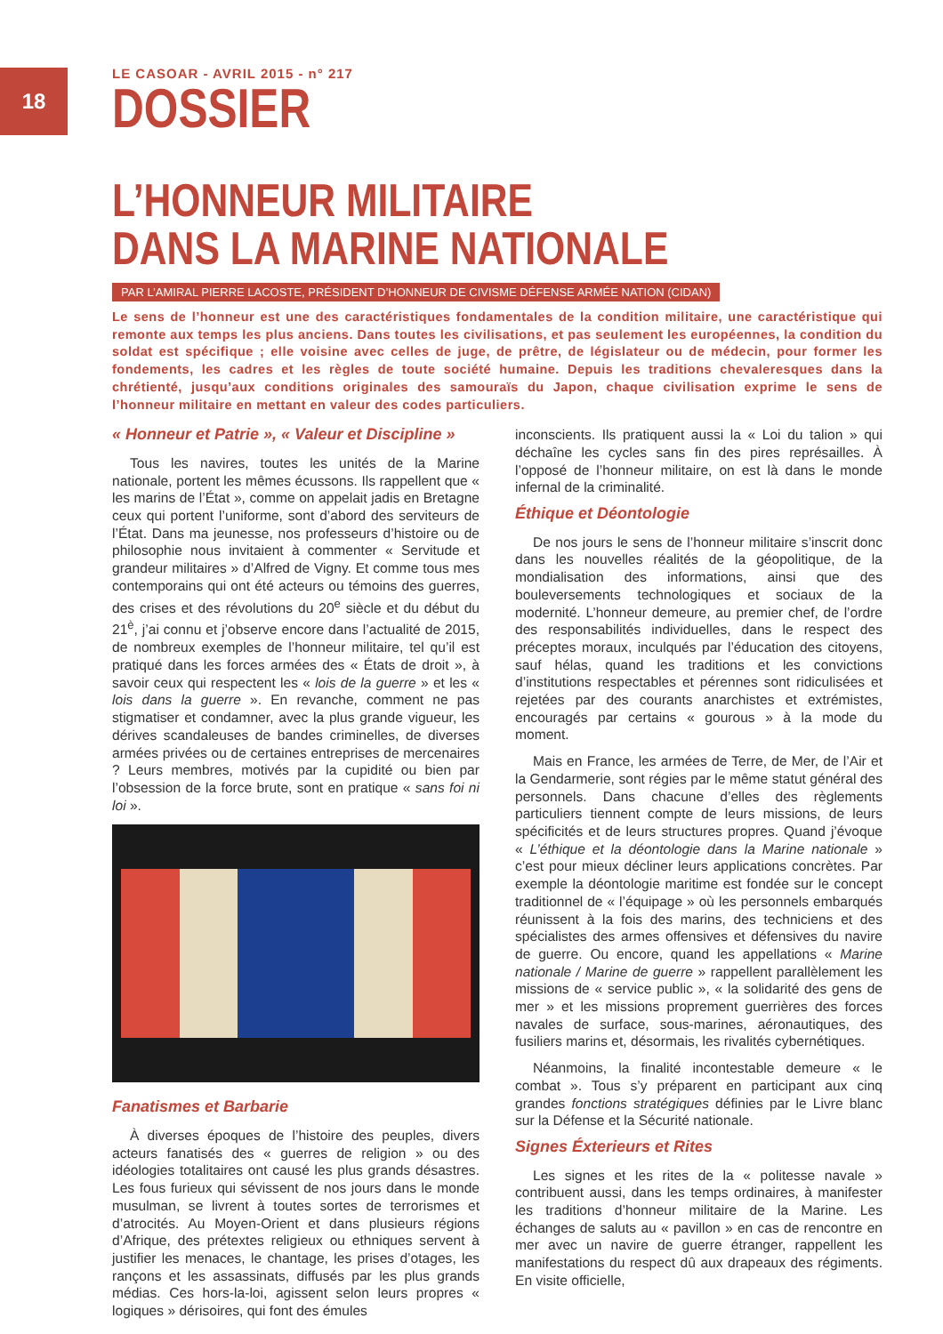18
LE CASOAR - AVRIL 2015 - n° 217
DOSSIER
L’HONNEUR MILITAIRE
DANS LA MARINE NATIONALE
PAR L’AMIRAL PIERRE LACOSTE, PRÉSIDENT D’HONNEUR DE CIVISME DÉFENSE ARMÉE NATION (CIDAN)
Le sens de l’honneur est une des caractéristiques fondamentales de la condition militaire, une caractéristique qui remonte aux temps les plus anciens. Dans toutes les civilisations, et pas seulement les européennes, la condition du soldat est spécifique ; elle voisine avec celles de juge, de prêtre, de législateur ou de médecin, pour former les fondements, les cadres et les règles de toute société humaine. Depuis les traditions chevaleresques dans la chrétienté, jusqu’aux conditions originales des samouraïs du Japon, chaque civilisation exprime le sens de l’honneur militaire en mettant en valeur des codes particuliers.
« Honneur et Patrie », « Valeur et Discipline »
Tous les navires, toutes les unités de la Marine nationale, portent les mêmes écussons. Ils rappellent que « les marins de l’État », comme on appelait jadis en Bretagne ceux qui portent l’uniforme, sont d’abord des serviteurs de l’État. Dans ma jeunesse, nos professeurs d’histoire ou de philosophie nous invitaient à commenter « Servitude et grandeur militaires » d’Alfred de Vigny. Et comme tous mes contemporains qui ont été acteurs ou témoins des guerres, des crises et des révolutions du 20<sup>e</sup> siècle et du début du 21<sup>è</sup>, j’ai connu et j’observe encore dans l’actualité de 2015, de nombreux exemples de l’honneur militaire, tel qu’il est pratiqué dans les forces armées des « États de droit », à savoir ceux qui respectent les « lois de la guerre » et les « lois dans la guerre ». En revanche, comment ne pas stigmatiser et condamner, avec la plus grande vigueur, les dérives scandaleuses de bandes criminelles, de diverses armées privées ou de certaines entreprises de mercenaires ? Leurs membres, motivés par la cupidité ou bien par l’obsession de la force brute, sont en pratique « sans foi ni loi ».
Fanatismes et Barbarie
À diverses époques de l’histoire des peuples, divers acteurs fanatisés des « guerres de religion » ou des idéologies totalitaires ont causé les plus grands désastres. Les fous furieux qui sévissent de nos jours dans le monde musulman, se livrent à toutes sortes de terrorismes et d’atrocités. Au Moyen-Orient et dans plusieurs régions d’Afrique, des prétextes religieux ou ethniques servent à justifier les menaces, le chantage, les prises d’otages, les rançons et les assassinats, diffusés par les plus grands médias. Ces hors-la-loi, agissent selon leurs propres « logiques » dérisoires, qui font des émules
inconscients. Ils pratiquent aussi la « Loi du talion » qui déchaîne les cycles sans fin des pires représailles. À l’opposé de l’honneur militaire, on est là dans le monde infernal de la criminalité.
Éthique et Déontologie
De nos jours le sens de l’honneur militaire s’inscrit donc dans les nouvelles réalités de la géopolitique, de la mondialisation des informations, ainsi que des bouleversements technologiques et sociaux de la modernité. L’honneur demeure, au premier chef, de l’ordre des responsabilités individuelles, dans le respect des préceptes moraux, inculqués par l’éducation des citoyens, sauf hélas, quand les traditions et les convictions d’institutions respectables et pérennes sont ridiculisées et rejetées par des courants anarchistes et extrémistes, encouragés par certains « gourous » à la mode du moment.
Mais en France, les armées de Terre, de Mer, de l’Air et la Gendarmerie, sont régies par le même statut général des personnels. Dans chacune d’elles des règlements particuliers tiennent compte de leurs missions, de leurs spécificités et de leurs structures propres. Quand j’évoque « L’éthique et la déontologie dans la Marine nationale » c’est pour mieux décliner leurs applications concrètes. Par exemple la déontologie maritime est fondée sur le concept traditionnel de « l’équipage » où les personnels embarqués réunissent à la fois des marins, des techniciens et des spécialistes des armes offensives et défensives du navire de guerre. Ou encore, quand les appellations « Marine nationale / Marine de guerre » rappellent parallèlement les missions de « service public », « la solidarité des gens de mer » et les missions proprement guerrières des forces navales de surface, sous-marines, aéronautiques, des fusiliers marins et, désormais, les rivalités cybernétiques.
Néanmoins, la finalité incontestable demeure « le combat ». Tous s’y préparent en participant aux cinq grandes fonctions stratégiques définies par le Livre blanc sur la Défense et la Sécurité nationale.
Signes Éxterieurs et Rites
Les signes et les rites de la « politesse navale » contribuent aussi, dans les temps ordinaires, à manifester les traditions d’honneur militaire de la Marine. Les échanges de saluts au « pavillon » en cas de rencontre en mer avec un navire de guerre étranger, rappellent les manifestations du respect dû aux drapeaux des régiments. En visite officielle,